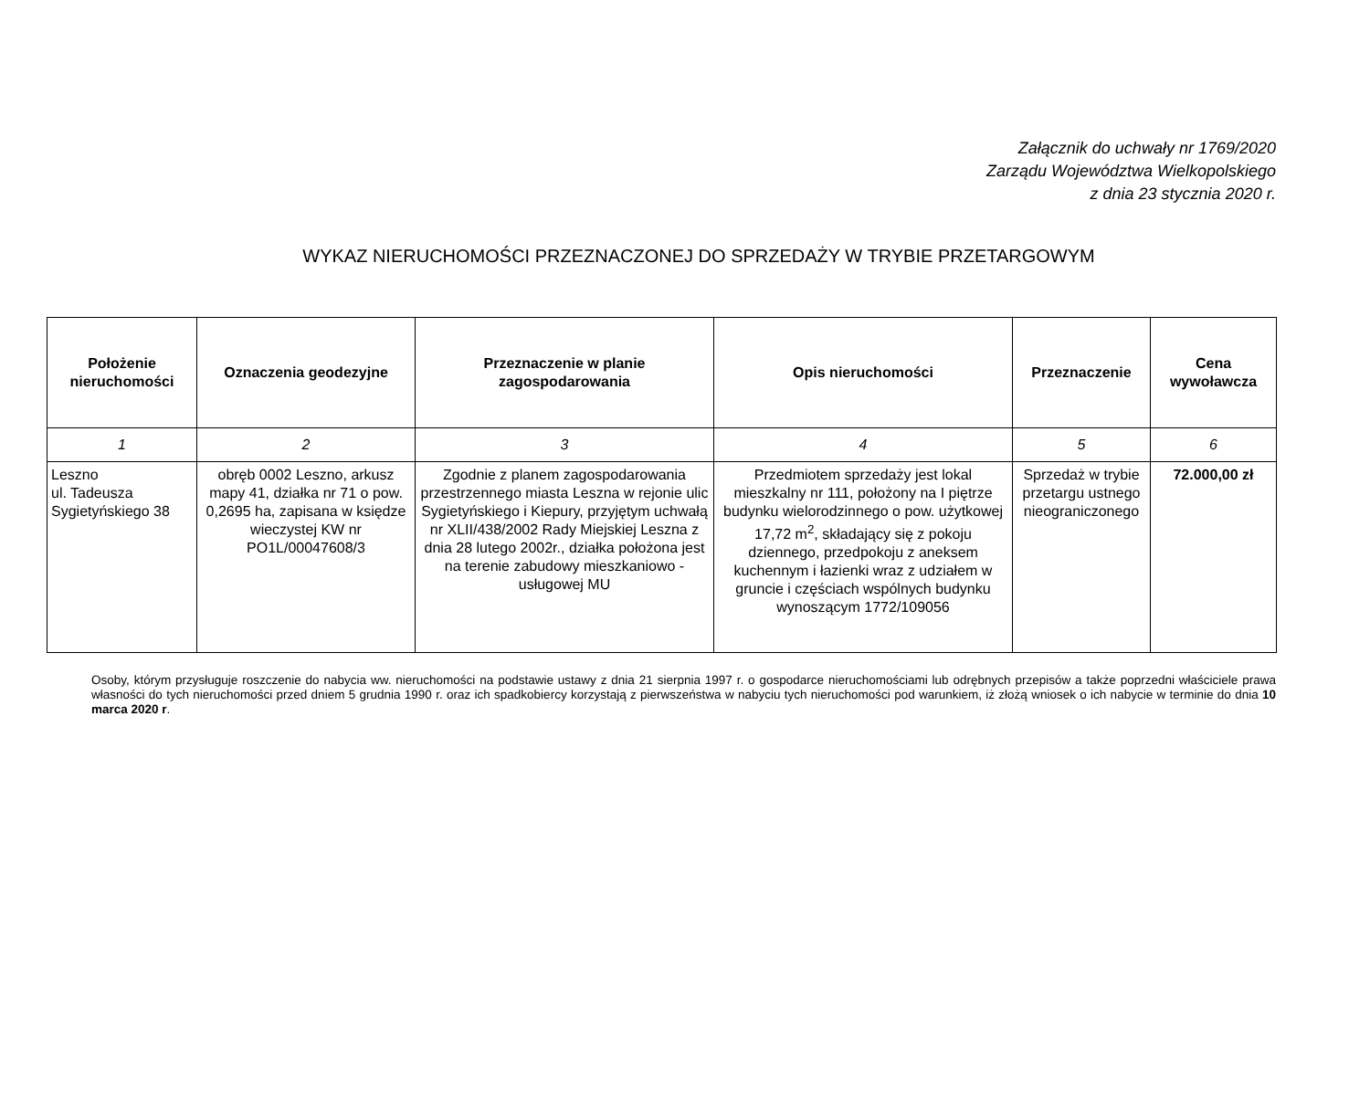Załącznik do uchwały nr 1769/2020
Zarządu Województwa Wielkopolskiego
z dnia 23 stycznia 2020 r.
WYKAZ NIERUCHOMOŚCI PRZEZNACZONEJ DO SPRZEDAŻY W TRYBIE PRZETARGOWYM
| Położenie nieruchomości | Oznaczenia geodezyjne | Przeznaczenie w planie zagospodarowania | Opis nieruchomości | Przeznaczenie | Cena wywoławcza |
| --- | --- | --- | --- | --- | --- |
| 1 | 2 | 3 | 4 | 5 | 6 |
| Leszno ul. Tadeusza Sygietyńskiego 38 | obręb 0002 Leszno, arkusz mapy 41, działka nr 71 o pow. 0,2695 ha, zapisana w księdze wieczystej KW nr PO1L/00047608/3 | Zgodnie z planem zagospodarowania przestrzennego miasta Leszna w rejonie ulic Sygietyńskiego i Kiepury, przyjętym uchwałą nr XLII/438/2002 Rady Miejskiej Leszna z dnia 28 lutego 2002r., działka położona jest na terenie zabudowy mieszkaniowo - usługowej MU | Przedmiotem sprzedaży jest lokal mieszkalny nr 111, położony na I piętrze budynku wielorodzinnego o pow. użytkowej 17,72 m<sup>2</sup>, składający się z pokoju dziennego, przedpokoju z aneksem kuchennym i łazienki wraz z udziałem w gruncie i częściach wspólnych budynku wynoszącym 1772/109056 | Sprzedaż w trybie przetargu ustnego nieograniczonego | 72.000,00 zł |
Osoby, którym przysługuje roszczenie do nabycia ww. nieruchomości na podstawie ustawy z dnia 21 sierpnia 1997 r. o gospodarce nieruchomościami lub odrębnych przepisów a także poprzedni właściciele prawa własności do tych nieruchomości przed dniem 5 grudnia 1990 r. oraz ich spadkobiercy korzystają z pierwszeństwa w nabyciu tych nieruchomości pod warunkiem, iż złożą wniosek o ich nabycie w terminie do dnia 10 marca 2020 r.